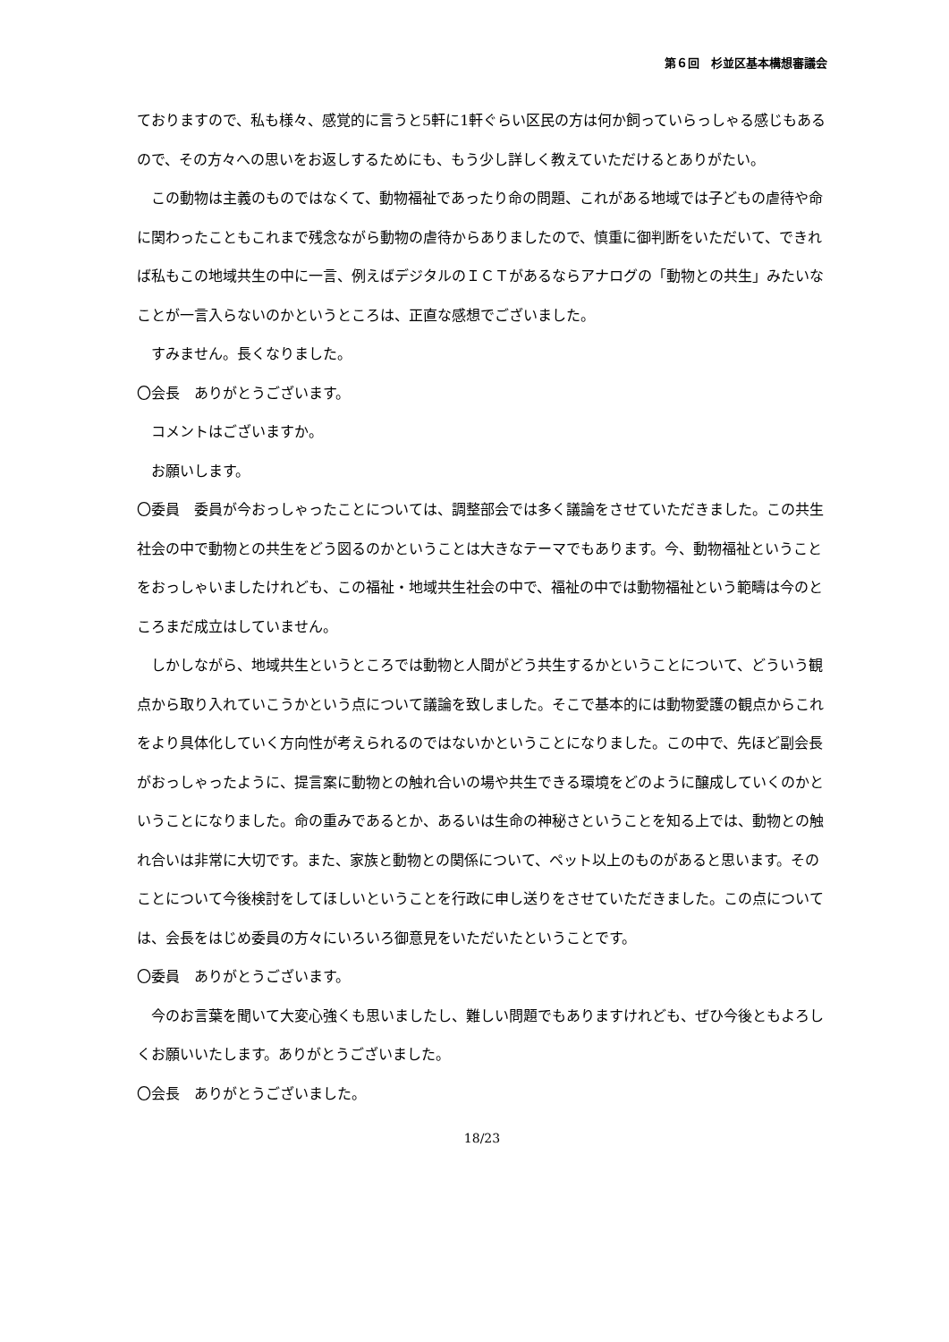第６回　杉並区基本構想審議会
ておりますので、私も様々、感覚的に言うと5軒に1軒ぐらい区民の方は何か飼っていらっしゃる感じもあるので、その方々への思いをお返しするためにも、もう少し詳しく教えていただけるとありがたい。
この動物は主義のものではなくて、動物福祉であったり命の問題、これがある地域では子どもの虐待や命に関わったこともこれまで残念ながら動物の虐待からありましたので、慎重に御判断をいただいて、できれば私もこの地域共生の中に一言、例えばデジタルのＩＣＴがあるならアナログの「動物との共生」みたいなことが一言入らないのかというところは、正直な感想でございました。
すみません。長くなりました。
〇会長　ありがとうございます。
コメントはございますか。
お願いします。
〇委員　委員が今おっしゃったことについては、調整部会では多く議論をさせていただきました。この共生社会の中で動物との共生をどう図るのかということは大きなテーマでもあります。今、動物福祉ということをおっしゃいましたけれども、この福祉・地域共生社会の中で、福祉の中では動物福祉という範疇は今のところまだ成立はしていません。
しかしながら、地域共生というところでは動物と人間がどう共生するかということについて、どういう観点から取り入れていこうかという点について議論を致しました。そこで基本的には動物愛護の観点からこれをより具体化していく方向性が考えられるのではないかということになりました。この中で、先ほど副会長がおっしゃったように、提言案に動物との触れ合いの場や共生できる環境をどのように醸成していくのかということになりました。命の重みであるとか、あるいは生命の神秘さということを知る上では、動物との触れ合いは非常に大切です。また、家族と動物との関係について、ペット以上のものがあると思います。そのことについて今後検討をしてほしいということを行政に申し送りをさせていただきました。この点については、会長をはじめ委員の方々にいろいろ御意見をいただいたということです。
〇委員　ありがとうございます。
今のお言葉を聞いて大変心強くも思いましたし、難しい問題でもありますけれども、ぜひ今後ともよろしくお願いいたします。ありがとうございました。
〇会長　ありがとうございました。
18/23